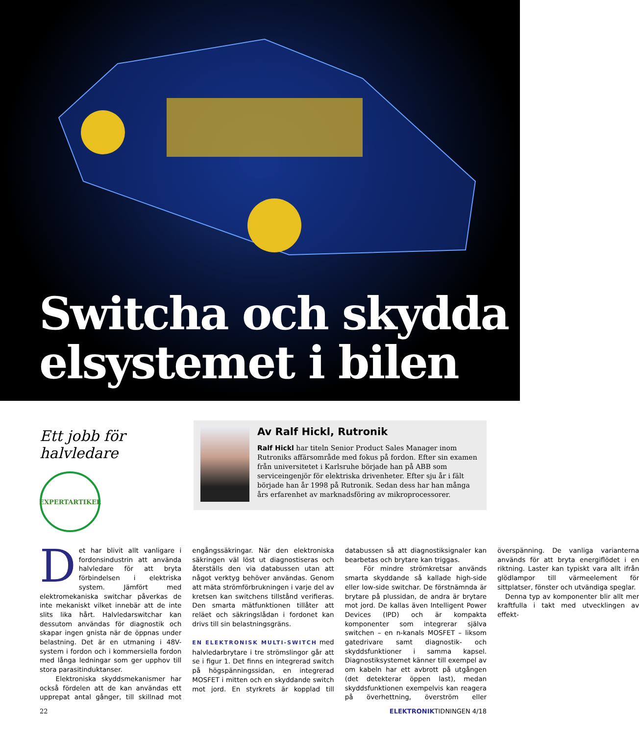Switcha och skydda
elsystemet i bilen
Ett jobb för halvledare
EXPERTARTIKEL
Av Ralf Hickl, Rutronik
Ralf Hickl har titeln Senior Product Sales Manager inom Rutroniks affärsområde med fokus på fordon. Efter sin examen från universitetet i Karlsruhe började han på ABB som serviceingenjör för elektriska drivenheter. Efter sju år i fält började han år 1998 på Rutronik. Sedan dess har han många års erfarenhet av marknadsföring av mikro­processorer.
Det har blivit allt vanligare i fordonsindustrin att använda halvledare för att bryta förbindelsen i elektriska system. Jämfört med elektromekaniska switchar påverkas de inte mekaniskt vilket innebär att de inte slits lika hårt. Halvledarswitchar kan dessutom användas för diagnostik och skapar ingen gnista när de öppnas under belastning. Det är en utmaning i 48V-system i fordon och i kommersiella fordon med långa ledningar som ger upphov till stora parasitinduktanser.
Elektroniska skyddsmekanismer har också fördelen att de kan användas ett upprepat antal gånger, till skillnad mot engångssäkringar. När den elektroniska säkringen väl löst ut diagnostiseras och återställs den via databussen utan att något verktyg behöver användas. Genom att mäta strömförbrukningen i varje del av kretsen kan switchens tillstånd verifieras. Den smarta mätfunktionen tillåter att reläet och säkringslådan i fordonet kan drivs till sin belastningsgräns.
EN ELEKTRONISK MULTI-SWITCH med halvledarbrytare i tre strömslingor går att se i figur 1. Det finns en integrerad switch på högspänningssidan, en integrerad MOSFET i mitten och en skyddande switch mot jord. En styrkrets är kopplad till databussen så att diagnostiksignaler kan bearbetas och brytare kan triggas.
För mindre strömkretsar används smarta skyddande så kallade high-side eller low-side switchar. De förstnämnda är brytare på plussidan, de andra är brytare mot jord. De kallas även Intelligent Power Devices (IPD) och är kompakta komponenter som integrerar själva switchen – en n-kanals MOSFET – liksom gatedrivare samt diagnostik- och skyddsfunktioner i samma kapsel. Diagnostiksystemet känner till exempel av om kabeln har ett avbrott på utgången (det detekterar öppen last), medan skyddsfunktionen exempelvis kan reagera på överhettning, överström eller överspänning. De vanliga varianterna används för att bryta energiflödet i en riktning. Laster kan typiskt vara allt ifrån glödlampor till värmeelement för sittplatser, fönster och utvändiga speglar.
Denna typ av komponenter blir allt mer kraftfulla i takt med utvecklingen av effekt-
22 ELEKTRONIKTIDNINGEN 4/18